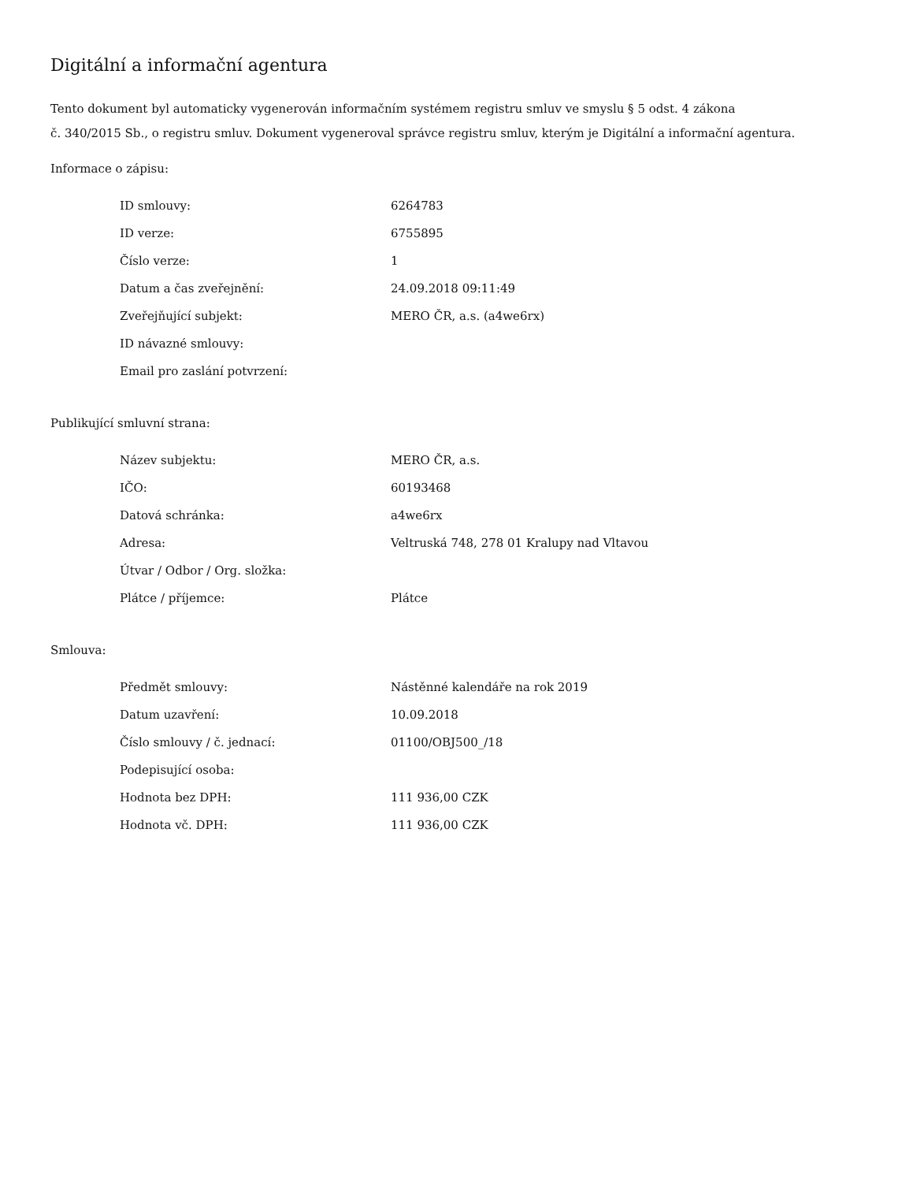Digitální a informační agentura
Tento dokument byl automaticky vygenerován informačním systémem registru smluv ve smyslu § 5 odst. 4 zákona
č. 340/2015 Sb., o registru smluv. Dokument vygeneroval správce registru smluv, kterým je Digitální a informační agentura.
Informace o zápisu:
| ID smlouvy: | 6264783 |
| ID verze: | 6755895 |
| Číslo verze: | 1 |
| Datum a čas zveřejnění: | 24.09.2018 09:11:49 |
| Zveřejňující subjekt: | MERO ČR, a.s. (a4we6rx) |
| ID návazné smlouvy: | |
| Email pro zaslání potvrzení: | |
Publikující smluvní strana:
| Název subjektu: | MERO ČR, a.s. |
| IČO: | 60193468 |
| Datová schránka: | a4we6rx |
| Adresa: | Veltruská 748, 278 01 Kralupy nad Vltavou |
| Útvar / Odbor / Org. složka: | |
| Plátce / příjemce: | Plátce |
Smlouva:
| Předmět smlouvy: | Nástěnné kalendáře na rok 2019 |
| Datum uzavření: | 10.09.2018 |
| Číslo smlouvy / č. jednací: | 01100/OBJ500_/18 |
| Podepisující osoba: | |
| Hodnota bez DPH: | 111 936,00 CZK |
| Hodnota vč. DPH: | 111 936,00 CZK |